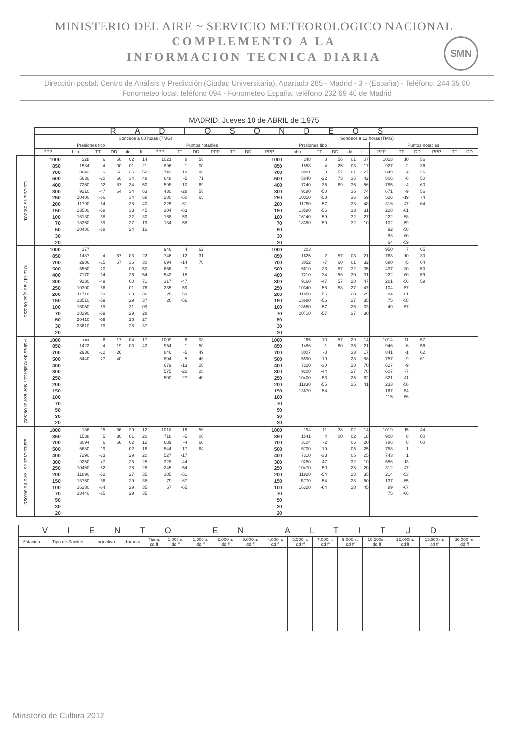MINISTERIO DEL AIRE ~ SERVICIO METEOROLOGICO NACIONAL
COMPLEMENTO A LA
INFORMACION TECNICA DIARIA
SMN
Dirección postal: Centro de Análisis y Predicción (Ciudad Universitaria), Apartado 285 - Madrid - 3 - (España) - Teléfono: 244 35 00
Fonometeo local: teléfono 094 - Fonometeo España: teléfono 232 69 40 de Madrid
MADRID, Jueves 10 de ABRIL de 1.975
| | RADIOSONDEOS | | | | | | | | | | | | | | | | | | | | | | | |
| | Sondeos a 00 horas (TMG) | | | | | | | | | | | | Sondeos a 12 horas (TMG) | | | | | | | | | | | |
| | Presiones tipo | | | | | | Puntos notables | | | | | | Presiones tipo | | | | | | Puntos notables | | | | | |
| | PPP | hhh | TT | DD | dd | ff | PPP | TT | DD | PPP | TT | DD | PPP | hhh | TT | DD | dd | ff | PPP | TT | DD | PPP | TT | DD |
| La Coruña 08.001 | 1000 | 228 | 6 | 50 | 02 | 14 | 1021 | 8 | 56 | | | | 1000 | 248 | 8 | 56 | 01 | 07 | 1023 | 10 | 56 | | | |
| | 850 | 1534 | -4 | 00 | 01 | 21 | 896 | -1 | 00 | | | | 850 | 1558 | -4 | 25 | 03 | 17 | 927 | 2 | 36 | | | |
| | 700 | 3043 | -6 | 63 | 36 | 52 | 749 | -10 | 00 | | | | 700 | 3081 | -8 | 57 | 01 | 27 | 849 | -4 | 26 | | | |
| | 500 | 5630 | -20 | 60 | 34 | 48 | 648 | -5 | 71 | | | | 500 | 5640 | -22 | 73 | 35 | 42 | 806 | -6 | 50 | | | |
| | 400 | 7250 | -32 | 57 | 34 | 50 | 598 | -10 | 69 | | | | 400 | 7240 | -35 | 69 | 35 | 56 | 785 | -4 | 60 | | | |
| | 300 | 9210 | -47 | 64 | 34 | 63 | 430 | -28 | 56 | | | | 300 | 9180 | -50 | | 35 | 74 | 671 | -9 | 56 | | | |
| | 250 | 10400 | -56 | | 34 | 58 | 280 | -50 | 65 | | | | 250 | 10350 | -58 | | 36 | 69 | 526 | -19 | 74 | | | |
| | 200 | 11790 | -64 | | 35 | 40 | 225 | -61 | | | | | 200 | 11750 | -57 | | 33 | 48 | 316 | -47 | 64 | | | |
| | 150 | 13580 | -58 | | 33 | 45 | 204 | -63 | | | | | 150 | 13580 | -56 | | 33 | 31 | 228 | -61 | | | | |
| | 100 | 16130 | -58 | | 32 | 30 | 168 | -59 | | | | | 100 | 16140 | -59 | | 32 | 27 | 222 | -58 | | | | |
| | 70 | 18360 | -59 | | 27 | 19 | 134 | -58 | | | | | 70 | 18350 | -59 | | 32 | 10 | 102 | -59 | | | | |
| | 50 | 20480 | -58 | | 24 | 16 | | | | | | | 50 | | | | | | 92 | -58 | | | | |
| | 30 | | | | | | | | | | | | 30 | | | | | | 83 | -60 | | | | |
| | 20 | | | | | | | | | | | | 20 | | | | | | 64 | -59 | | | | |
| Madrid / Barajas 08.221 | 1000 | 177 | | | | | 946 | 4 | 62 | | | | 1000 | 203 | | | | | 950 | 7 | 65 | | | |
| | 850 | 1487 | -4 | 57 | 03 | 22 | 746 | -12 | 31 | | | | 850 | 1625 | -2 | 57 | 03 | 21 | 763 | -10 | 30 | | | |
| | 700 | 2986 | -15 | 67 | 36 | 30 | 694 | -14 | 70 | | | | 700 | 3052 | -7 | 60 | 01 | 32 | 680 | -5 | 64 | | | |
| | 500 | 5560 | -20 | | 00 | 50 | 656 | -7 | | | | | 500 | 5610 | -23 | 57 | 32 | 35 | 437 | -30 | 50 | | | |
| | 400 | 7170 | -34 | | 26 | 54 | 542 | -15 | | | | | 400 | 7210 | -34 | 56 | 30 | 31 | 222 | -60 | 59 | | | |
| | 300 | 9130 | -49 | | 00 | 71 | 317 | -47 | | | | | 300 | 9160 | -47 | 57 | 28 | 47 | 201 | -56 | 59 | | | |
| | 250 | 10300 | -56 | | 01 | 76 | 235 | -59 | | | | | 250 | 10340 | -55 | 58 | 27 | 47 | 104 | -57 | | | | |
| | 200 | 11710 | -59 | | 29 | 36 | 25 | -59 | | | | | 200 | 11850 | -56 | | 28 | 29 | 84 | -61 | | | | |
| | 150 | 13510 | -59 | | 29 | 37 | 20 | -56 | | | | | 150 | 13680 | -56 | | 27 | 35 | 75 | -58 | | | | |
| | 100 | 16050 | -59 | | 31 | 09 | | | | | | | 100 | 18580 | -57 | | 26 | 33 | 49 | -57 | | | | |
| | 70 | 18290 | -59 | | 29 | 28 | | | | | | | 70 | 20710 | -57 | | 27 | 30 | | | | | | |
| | 50 | 20410 | -59 | | 26 | 27 | | | | | | | 50 | | | | | | | | | | | |
| | 30 | 23610 | -59 | | 28 | 37 | | | | | | | 30 | | | | | | | | | | | |
| | 20 | | | | | | | | | | | | 20 | | | | | | | | | | | |
| Palma de Mallorca / Son Bonet 08.302 | 1000 | xxx | 6 | 17 | 04 | 17 | 1009 | 6 | 08 | | | | 1000 | 165 | 10 | 57 | 29 | 14 | 1014 | 11 | 57 | | | |
| | 850 | 1422 | -4 | 19 | 03 | 43 | 954 | 1 | 50 | | | | 850 | 1486 | -1 | 60 | 35 | 21 | 946 | 6 | 56 | | | |
| | 700 | 2936 | -12 | 26 | | | 846 | -5 | 49 | | | | 700 | 3007 | -8 | | 33 | 17 | 841 | -1 | 62 | | | |
| | 500 | 5440 | -27 | 40 | | | 804 | -5 | 46 | | | | 500 | 5590 | -19 | | 28 | 58 | 757 | -9 | 61 | | | |
| | 400 | | | | | | 679 | -13 | 20 | | | | 400 | 7220 | -30 | | 28 | 70 | 627 | -9 | | | | |
| | 300 | | | | | | 575 | -22 | 28 | | | | 300 | 9200 | -44 | | 27 | 78 | 607 | -7 | | | | |
| | 250 | | | | | | 500 | -27 | 40 | | | | 250 | 10400 | -53 | | 25 | 62 | 321 | -41 | | | | |
| | 200 | | | | | | | | | | | | 200 | 11830 | -55 | | 25 | 41 | 233 | -56 | | | | |
| | 150 | | | | | | | | | | | | 150 | 13670 | -54 | | | | 167 | -54 | | | | |
| | 100 | | | | | | | | | | | | 100 | | | | | | 115 | -56 | | | | |
| | 70 | | | | | | | | | | | | 70 | | | | | | | | | | | |
| | 50 | | | | | | | | | | | | 50 | | | | | | | | | | | |
| | 30 | | | | | | | | | | | | 30 | | | | | | | | | | | |
| | 20 | | | | | | | | | | | | 20 | | | | | | | | | | | |
| Santa Cruz de Tenerife 60.020 | 1000 | 186 | 15 | 56 | 29 | 12 | 1018 | 16 | 56 | | | | 1000 | 194 | 11 | 38 | 02 | 14 | 1019 | 15 | 44 | | | |
| | 850 | 1538 | 5 | 30 | 01 | 20 | 718 | -5 | 00 | | | | 850 | 1541 | 4 | 00 | 02 | 18 | 908 | 8 | 00 | | | |
| | 700 | 3094 | 6 | 66 | 02 | 12 | 689 | -4 | 60 | | | | 700 | 3104 | -2 | | 05 | 20 | 786 | 8 | 00 | | | |
| | 500 | 5680 | -19 | | 02 | 16 | 544 | -17 | 64 | | | | 500 | 5700 | -19 | | 05 | 25 | 758 | -1 | | | | |
| | 400 | 7290 | -33 | | 29 | 20 | 527 | -17 | | | | | 400 | 7310 | -33 | | 05 | 25 | 743 | 1 | | | | |
| | 300 | 9250 | -47 | | 25 | 25 | 328 | -44 | | | | | 300 | 9280 | -47 | | 32 | 10 | 556 | -13 | | | | |
| | 250 | 10450 | -52 | | 25 | 25 | 245 | -54 | | | | | 250 | 10470 | -50 | | 28 | 20 | 312 | -47 | | | | |
| | 200 | 11890 | -52 | | 27 | 35 | 185 | -51 | | | | | 200 | 11920 | -54 | | 28 | 35 | 214 | -53 | | | | |
| | 150 | 13750 | -56 | | 29 | 35 | 79 | -67 | | | | | 150 | B770 | -54 | | 28 | 50 | 137 | -55 | | | | |
| | 100 | 16280 | -64 | | 29 | 35 | 67 | -65 | | | | | 100 | 16320 | -64 | | 28 | 45 | 89 | -67 | | | | |
| | 70 | 18440 | -65 | | 29 | 35 | | | | | | | 70 | | | | | | 75 | -66 | | | | |
| | 50 | | | | | | | | | | | | 50 | | | | | | | | | | | |
| | 30 | | | | | | | | | | | | 30 | | | | | | | | | | | |
| | 20 | | | | | | | | | | | | 20 | | | | | | | | | | | |
| VIENTO EN ALTITUD | | | | | | | | | | | | | | | | |
| --- | --- | --- | --- | --- | --- | --- | --- | --- | --- | --- | --- | --- | --- | --- | --- | --- |
| Estación | Tipo de Sondeo | Indicativo | dia/hora | Tierra dd ff | 1.000m. dd ff | 1.500m. dd ff | 2.000m. dd ff | 3.000m. dd ff | 4.000m. dd ff | 5.500m. dd ff | 7.000m. dd ff | 9.000m. dd ff | 10.500m. dd ff | 12.000m. dd ff | 13.500 m. dd ff | 16.000 m. dd ff |
Ministerio de Cultura 2012